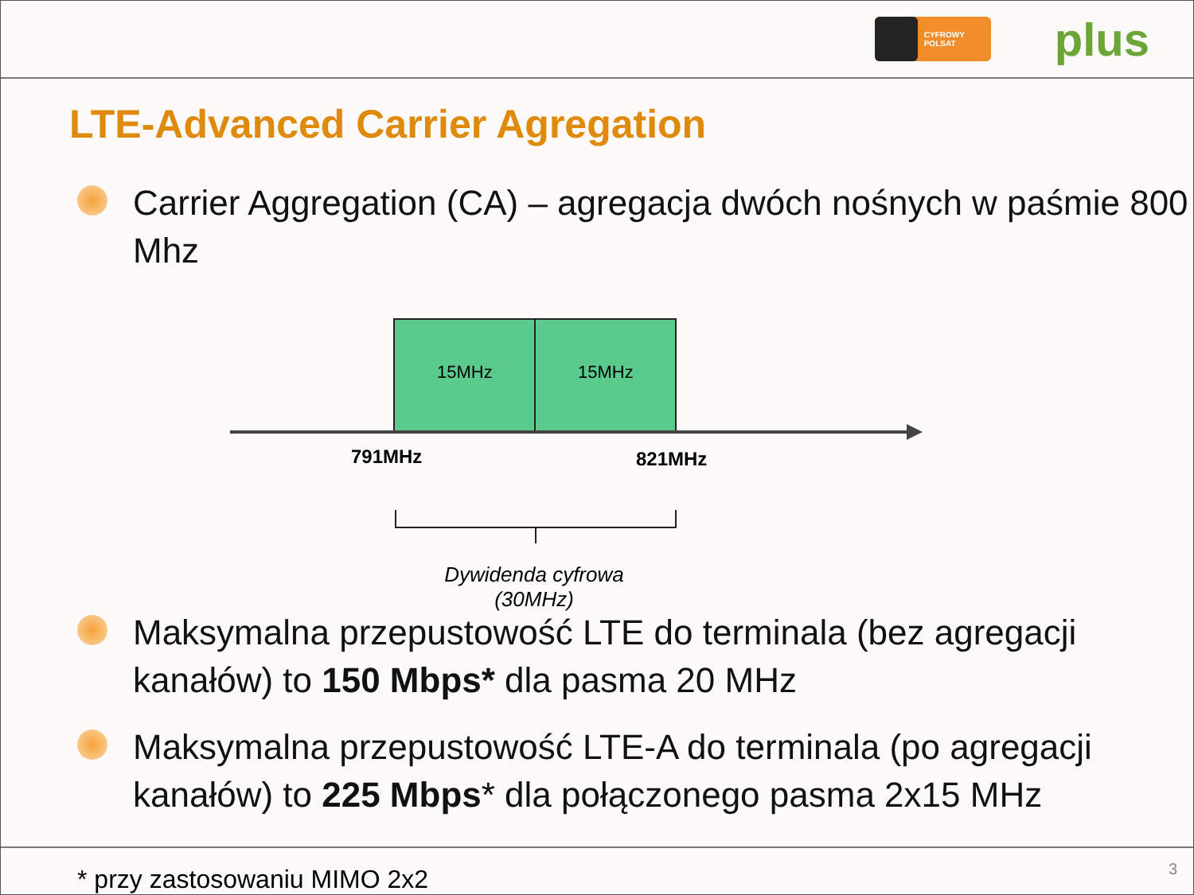CYFROWY POLSAT
plus
LTE-Advanced Carrier Agregation
Carrier Aggregation (CA) – agregacja dwóch nośnych w paśmie 800 Mhz
15MHz 15MHz
791MHz 821MHz
Dywidenda cyfrowa
(30MHz)
Maksymalna przepustowość LTE do terminala (bez agregacji kanałów) to 150 Mbps* dla pasma 20 MHz
Maksymalna przepustowość LTE-A do terminala (po agregacji kanałów) to 225 Mbps* dla połączonego pasma 2x15 MHz
* przy zastosowaniu MIMO 2x2 3